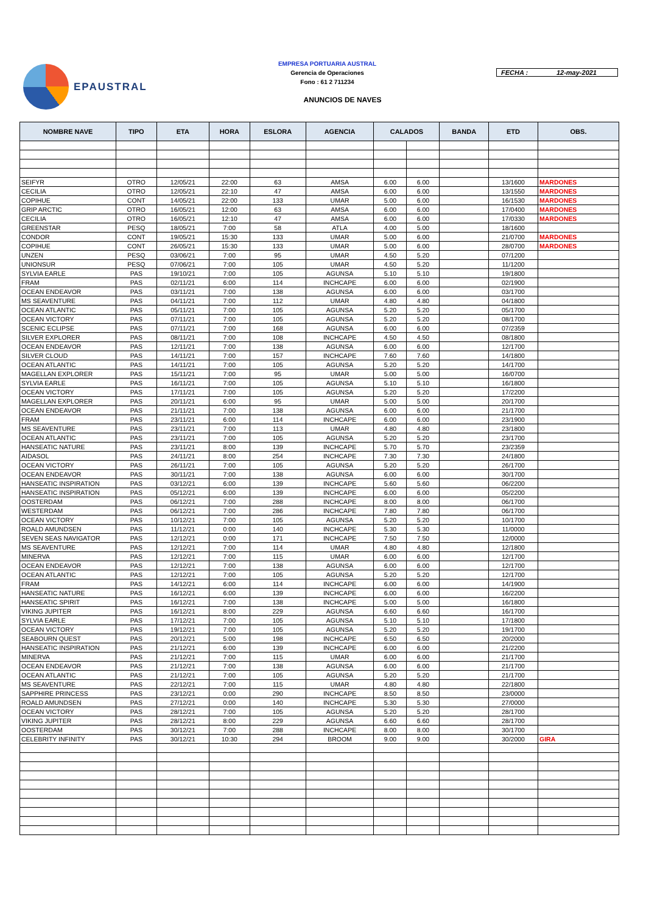EPAUSTRAL
EMPRESA PORTUARIA AUSTRAL
Gerencia de Operaciones
Fono : 61 2 711234
FECHA : 12-may-2021
ANUNCIOS DE NAVES
| NOMBRE NAVE | TIPO | ETA | HORA | ESLORA | AGENCIA | CALADOS | | BANDA | ETD | OBS. |
| --- | --- | --- | --- | --- | --- | --- | --- | --- | --- | --- |
| SEIFYR | OTRO | 12/05/21 | 22:00 | 63 | AMSA | 6.00 | 6.00 | | 13/1600 | MARDONES |
| CECILIA | OTRO | 12/05/21 | 22:10 | 47 | AMSA | 6.00 | 6.00 | | 13/1550 | MARDONES |
| COPIHUE | CONT | 14/05/21 | 22:00 | 133 | UMAR | 5.00 | 6.00 | | 16/1530 | MARDONES |
| GRIP ARCTIC | OTRO | 16/05/21 | 12:00 | 63 | AMSA | 6.00 | 6.00 | | 17/0400 | MARDONES |
| CECILIA | OTRO | 16/05/21 | 12:10 | 47 | AMSA | 6.00 | 6.00 | | 17/0330 | MARDONES |
| GREENSTAR | PESQ | 18/05/21 | 7:00 | 58 | ATLA | 4.00 | 5.00 | | 18/1600 | |
| CONDOR | CONT | 19/05/21 | 15:30 | 133 | UMAR | 5.00 | 6.00 | | 21/0700 | MARDONES |
| COPIHUE | CONT | 26/05/21 | 15:30 | 133 | UMAR | 5.00 | 6.00 | | 28/0700 | MARDONES |
| UNZEN | PESQ | 03/06/21 | 7:00 | 95 | UMAR | 4.50 | 5.20 | | 07/1200 | |
| UNIONSUR | PESQ | 07/06/21 | 7:00 | 105 | UMAR | 4.50 | 5.20 | | 11/1200 | |
| SYLVIA EARLE | PAS | 19/10/21 | 7:00 | 105 | AGUNSA | 5.10 | 5.10 | | 19/1800 | |
| FRAM | PAS | 02/11/21 | 6:00 | 114 | INCHCAPE | 6.00 | 6.00 | | 02/1900 | |
| OCEAN ENDEAVOR | PAS | 03/11/21 | 7:00 | 138 | AGUNSA | 6.00 | 6.00 | | 03/1700 | |
| MS SEAVENTURE | PAS | 04/11/21 | 7:00 | 112 | UMAR | 4.80 | 4.80 | | 04/1800 | |
| OCEAN ATLANTIC | PAS | 05/11/21 | 7:00 | 105 | AGUNSA | 5.20 | 5.20 | | 05/1700 | |
| OCEAN VICTORY | PAS | 07/11/21 | 7:00 | 105 | AGUNSA | 5.20 | 5.20 | | 08/1700 | |
| SCENIC ECLIPSE | PAS | 07/11/21 | 7:00 | 168 | AGUNSA | 6.00 | 6.00 | | 07/2359 | |
| SILVER EXPLORER | PAS | 08/11/21 | 7:00 | 108 | INCHCAPE | 4.50 | 4.50 | | 08/1800 | |
| OCEAN ENDEAVOR | PAS | 12/11/21 | 7:00 | 138 | AGUNSA | 6.00 | 6.00 | | 12/1700 | |
| SILVER CLOUD | PAS | 14/11/21 | 7:00 | 157 | INCHCAPE | 7.60 | 7.60 | | 14/1800 | |
| OCEAN ATLANTIC | PAS | 14/11/21 | 7:00 | 105 | AGUNSA | 5.20 | 5.20 | | 14/1700 | |
| MAGELLAN EXPLORER | PAS | 15/11/21 | 7:00 | 95 | UMAR | 5.00 | 5.00 | | 16/0700 | |
| SYLVIA EARLE | PAS | 16/11/21 | 7:00 | 105 | AGUNSA | 5.10 | 5.10 | | 16/1800 | |
| OCEAN VICTORY | PAS | 17/11/21 | 7:00 | 105 | AGUNSA | 5.20 | 5.20 | | 17/2200 | |
| MAGELLAN EXPLORER | PAS | 20/11/21 | 6:00 | 95 | UMAR | 5.00 | 5.00 | | 20/1700 | |
| OCEAN ENDEAVOR | PAS | 21/11/21 | 7:00 | 138 | AGUNSA | 6.00 | 6.00 | | 21/1700 | |
| FRAM | PAS | 23/11/21 | 6:00 | 114 | INCHCAPE | 6.00 | 6.00 | | 23/1900 | |
| MS SEAVENTURE | PAS | 23/11/21 | 7:00 | 113 | UMAR | 4.80 | 4.80 | | 23/1800 | |
| OCEAN ATLANTIC | PAS | 23/11/21 | 7:00 | 105 | AGUNSA | 5.20 | 5.20 | | 23/1700 | |
| HANSEATIC NATURE | PAS | 23/11/21 | 8:00 | 139 | INCHCAPE | 5.70 | 5.70 | | 23/2359 | |
| AIDASOL | PAS | 24/11/21 | 8:00 | 254 | INCHCAPE | 7.30 | 7.30 | | 24/1800 | |
| OCEAN VICTORY | PAS | 26/11/21 | 7:00 | 105 | AGUNSA | 5.20 | 5.20 | | 26/1700 | |
| OCEAN ENDEAVOR | PAS | 30/11/21 | 7:00 | 138 | AGUNSA | 6.00 | 6.00 | | 30/1700 | |
| HANSEATIC INSPIRATION | PAS | 03/12/21 | 6:00 | 139 | INCHCAPE | 5.60 | 5.60 | | 06/2200 | |
| HANSEATIC INSPIRATION | PAS | 05/12/21 | 6:00 | 139 | INCHCAPE | 6.00 | 6.00 | | 05/2200 | |
| OOSTERDAM | PAS | 06/12/21 | 7:00 | 288 | INCHCAPE | 8.00 | 8.00 | | 06/1700 | |
| WESTERDAM | PAS | 06/12/21 | 7:00 | 286 | INCHCAPE | 7.80 | 7.80 | | 06/1700 | |
| OCEAN VICTORY | PAS | 10/12/21 | 7:00 | 105 | AGUNSA | 5.20 | 5.20 | | 10/1700 | |
| ROALD AMUNDSEN | PAS | 11/12/21 | 0:00 | 140 | INCHCAPE | 5.30 | 5.30 | | 11/0000 | |
| SEVEN SEAS NAVIGATOR | PAS | 12/12/21 | 0:00 | 171 | INCHCAPE | 7.50 | 7.50 | | 12/0000 | |
| MS SEAVENTURE | PAS | 12/12/21 | 7:00 | 114 | UMAR | 4.80 | 4.80 | | 12/1800 | |
| MINERVA | PAS | 12/12/21 | 7:00 | 115 | UMAR | 6.00 | 6.00 | | 12/1700 | |
| OCEAN ENDEAVOR | PAS | 12/12/21 | 7:00 | 138 | AGUNSA | 6.00 | 6.00 | | 12/1700 | |
| OCEAN ATLANTIC | PAS | 12/12/21 | 7:00 | 105 | AGUNSA | 5.20 | 5.20 | | 12/1700 | |
| FRAM | PAS | 14/12/21 | 6:00 | 114 | INCHCAPE | 6.00 | 6.00 | | 14/1900 | |
| HANSEATIC NATURE | PAS | 16/12/21 | 6:00 | 139 | INCHCAPE | 6.00 | 6.00 | | 16/2200 | |
| HANSEATIC SPIRIT | PAS | 16/12/21 | 7:00 | 138 | INCHCAPE | 5.00 | 5.00 | | 16/1800 | |
| VIKING JUPITER | PAS | 16/12/21 | 8:00 | 229 | AGUNSA | 6.60 | 6.60 | | 16/1700 | |
| SYLVIA EARLE | PAS | 17/12/21 | 7:00 | 105 | AGUNSA | 5.10 | 5.10 | | 17/1800 | |
| OCEAN VICTORY | PAS | 19/12/21 | 7:00 | 105 | AGUNSA | 5.20 | 5.20 | | 19/1700 | |
| SEABOURN QUEST | PAS | 20/12/21 | 5:00 | 198 | INCHCAPE | 6.50 | 6.50 | | 20/2000 | |
| HANSEATIC INSPIRATION | PAS | 21/12/21 | 6:00 | 139 | INCHCAPE | 6.00 | 6.00 | | 21/2200 | |
| MINERVA | PAS | 21/12/21 | 7:00 | 115 | UMAR | 6.00 | 6.00 | | 21/1700 | |
| OCEAN ENDEAVOR | PAS | 21/12/21 | 7:00 | 138 | AGUNSA | 6.00 | 6.00 | | 21/1700 | |
| OCEAN ATLANTIC | PAS | 21/12/21 | 7:00 | 105 | AGUNSA | 5.20 | 5.20 | | 21/1700 | |
| MS SEAVENTURE | PAS | 22/12/21 | 7:00 | 115 | UMAR | 4.80 | 4.80 | | 22/1800 | |
| SAPPHIRE PRINCESS | PAS | 23/12/21 | 0:00 | 290 | INCHCAPE | 8.50 | 8.50 | | 23/0000 | |
| ROALD AMUNDSEN | PAS | 27/12/21 | 0:00 | 140 | INCHCAPE | 5.30 | 5.30 | | 27/0000 | |
| OCEAN VICTORY | PAS | 28/12/21 | 7:00 | 105 | AGUNSA | 5.20 | 5.20 | | 28/1700 | |
| VIKING JUPITER | PAS | 28/12/21 | 8:00 | 229 | AGUNSA | 6.60 | 6.60 | | 28/1700 | |
| OOSTERDAM | PAS | 30/12/21 | 7:00 | 288 | INCHCAPE | 8.00 | 8.00 | | 30/1700 | |
| CELEBRITY INFINITY | PAS | 30/12/21 | 10:30 | 294 | BROOM | 9.00 | 9.00 | | 30/2000 | GIRA |